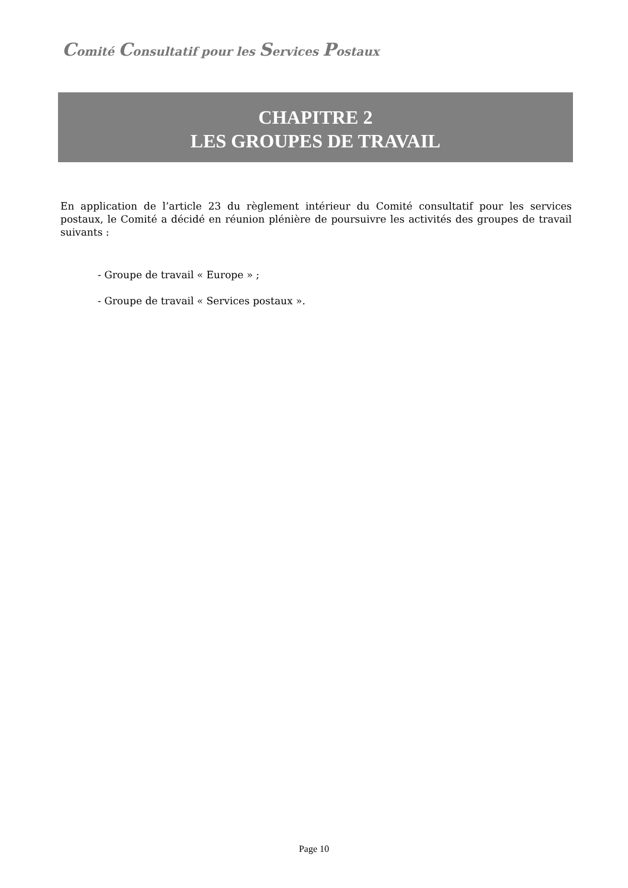Comité Consultatif pour les Services Postaux
CHAPITRE 2
LES GROUPES DE TRAVAIL
En application de l’article 23 du règlement intérieur du Comité consultatif pour les services postaux, le Comité a décidé en réunion plénière de poursuivre les activités des groupes de travail suivants :
- Groupe de travail « Europe » ;
- Groupe de travail « Services postaux ».
Page 10